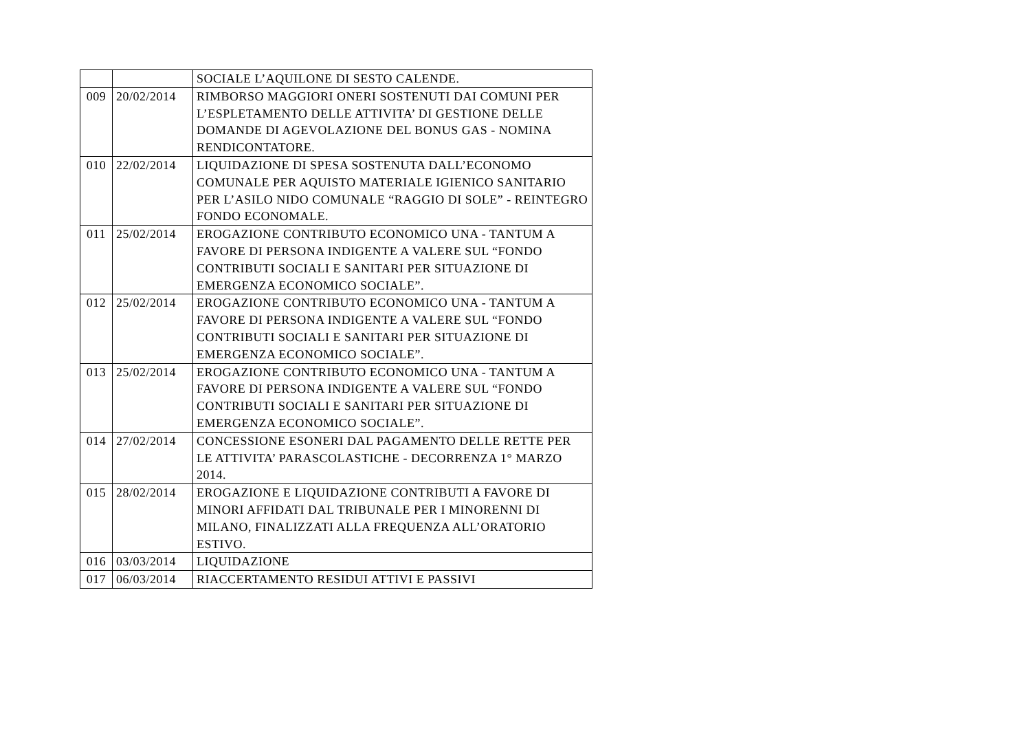| | | SOCIALE L’AQUILONE DI SESTO CALENDE. |
| 009 | 20/02/2014 | RIMBORSO MAGGIORI ONERI SOSTENUTI DAI COMUNI PER L’ESPLETAMENTO DELLE ATTIVITA’ DI GESTIONE DELLE DOMANDE DI AGEVOLAZIONE DEL BONUS GAS - NOMINA RENDICONTATORE. |
| 010 | 22/02/2014 | LIQUIDAZIONE DI SPESA SOSTENUTA DALL’ECONOMO COMUNALE PER AQUISTO MATERIALE IGIENICO SANITARIO PER L’ASILO NIDO COMUNALE “RAGGIO DI SOLE” - REINTEGRO FONDO ECONOMALE. |
| 011 | 25/02/2014 | EROGAZIONE CONTRIBUTO ECONOMICO UNA - TANTUM A FAVORE DI PERSONA INDIGENTE A VALERE SUL “FONDO CONTRIBUTI SOCIALI E SANITARI PER SITUAZIONE DI EMERGENZA ECONOMICO SOCIALE”. |
| 012 | 25/02/2014 | EROGAZIONE CONTRIBUTO ECONOMICO UNA - TANTUM A FAVORE DI PERSONA INDIGENTE A VALERE SUL “FONDO CONTRIBUTI SOCIALI E SANITARI PER SITUAZIONE DI EMERGENZA ECONOMICO SOCIALE”. |
| 013 | 25/02/2014 | EROGAZIONE CONTRIBUTO ECONOMICO UNA - TANTUM A FAVORE DI PERSONA INDIGENTE A VALERE SUL “FONDO CONTRIBUTI SOCIALI E SANITARI PER SITUAZIONE DI EMERGENZA ECONOMICO SOCIALE”. |
| 014 | 27/02/2014 | CONCESSIONE ESONERI DAL PAGAMENTO DELLE RETTE PER LE ATTIVITA’ PARASCOLASTICHE - DECORRENZA 1° MARZO 2014. |
| 015 | 28/02/2014 | EROGAZIONE E LIQUIDAZIONE CONTRIBUTI A FAVORE DI MINORI AFFIDATI DAL TRIBUNALE PER I MINORENNI DI MILANO, FINALIZZATI ALLA FREQUENZA ALL’ORATORIO ESTIVO. |
| 016 | 03/03/2014 | LIQUIDAZIONE |
| 017 | 06/03/2014 | RIACCERTAMENTO RESIDUI ATTIVI E PASSIVI |